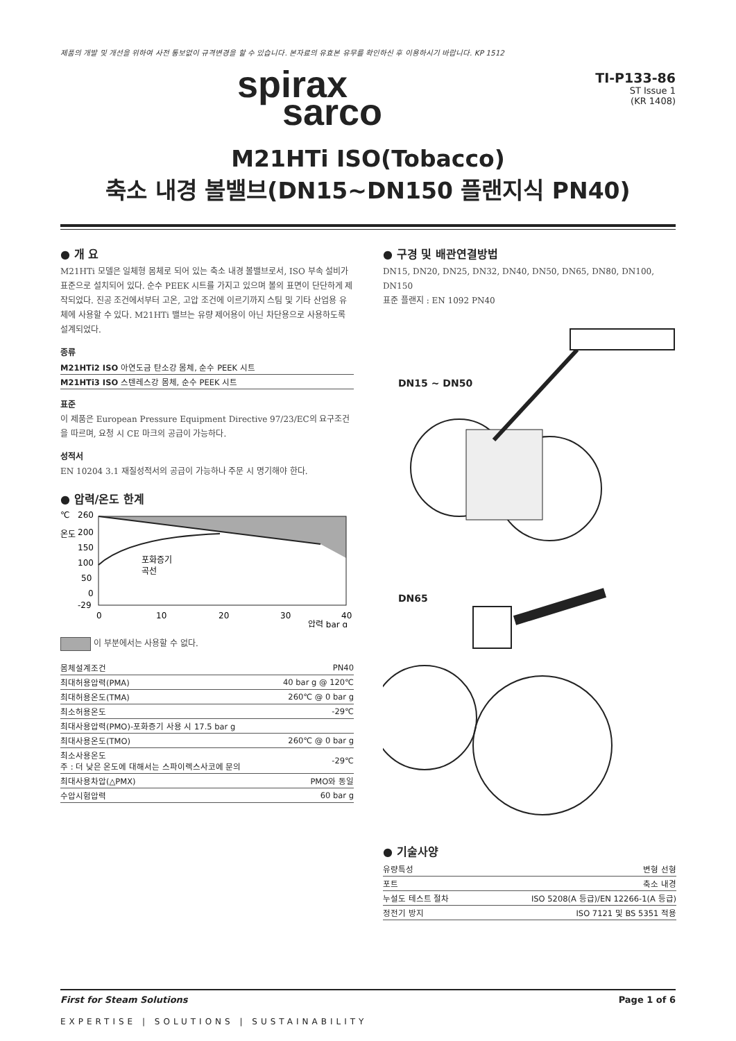제품의 개발 및 개선을 위하여 사전 통보없이 규격변경을 할 수 있습니다. 본자료의 유효본 유무를 확인하신 후 이용하시기 바랍니다. KP 1512
spirax
sarco
TI-P133-86
ST Issue 1
(KR 1408)
M21HTi ISO(Tobacco)
축소 내경 볼밸브(DN15~DN150 플랜지식 PN40)
● 개 요
M21HTi 모델은 일체형 몸체로 되어 있는 축소 내경 볼밸브로서, ISO 부속 설비가 표준으로 설치되어 있다. 순수 PEEK 시트를 가지고 있으며 볼의 표면이 단단하게 제작되었다. 진공 조건에서부터 고온, 고압 조건에 이르기까지 스팀 및 기타 산업용 유체에 사용할 수 있다. M21HTi 밸브는 유량 제어용이 아닌 차단용으로 사용하도록 설계되었다.
종류
| M21HTi2 ISO 아연도금 탄소강 몸체, 순수 PEEK 시트 |
| M21HTi3 ISO 스텐레스강 몸체, 순수 PEEK 시트 |
표준
이 제품은 European Pressure Equipment Directive 97/23/EC의 요구조건을 따르며, 요청 시 CE 마크의 공급이 가능하다.
성적서
EN 10204 3.1 재질성적서의 공급이 가능하나 주문 시 명기해야 한다.
● 압력/온도 한계
℃
온도
260
200
150
100
50
0
-29
포화증기
곡선
0
10
20
30
40
압력 bar g
이 부분에서는 사용할 수 없다.
| 몸체설계조건 | PN40 |
| 최대허용압력(PMA) | 40 bar g @ 120℃ |
| 최대허용온도(TMA) | 260℃ @ 0 bar g |
| 최소허용온도 | -29℃ |
| 최대사용압력(PMO)-포화증기 사용 시 17.5 bar g | |
| 최대사용온도(TMO) | 260℃ @ 0 bar g |
| 최소사용온도 주 : 더 낮은 온도에 대해서는 스파이렉스사코에 문의 | -29℃ |
| 최대사용차압(△PMX) | PMO와 동일 |
| 수압시험압력 | 60 bar g |
● 구경 및 배관연결방법
DN15, DN20, DN25, DN32, DN40, DN50, DN65, DN80, DN100, DN150
표준 플랜지 : EN 1092 PN40
DN15 ~ DN50
DN65
● 기술사양
| 유량특성 | 변형 선형 |
| 포트 | 축소 내경 |
| 누설도 테스트 절차 | ISO 5208(A 등급)/EN 12266-1(A 등급) |
| 정전기 방지 | ISO 7121 및 BS 5351 적용 |
First for Steam Solutions Page 1 of 6
EXPERTISE | SOLUTIONS | SUSTAINABILITY